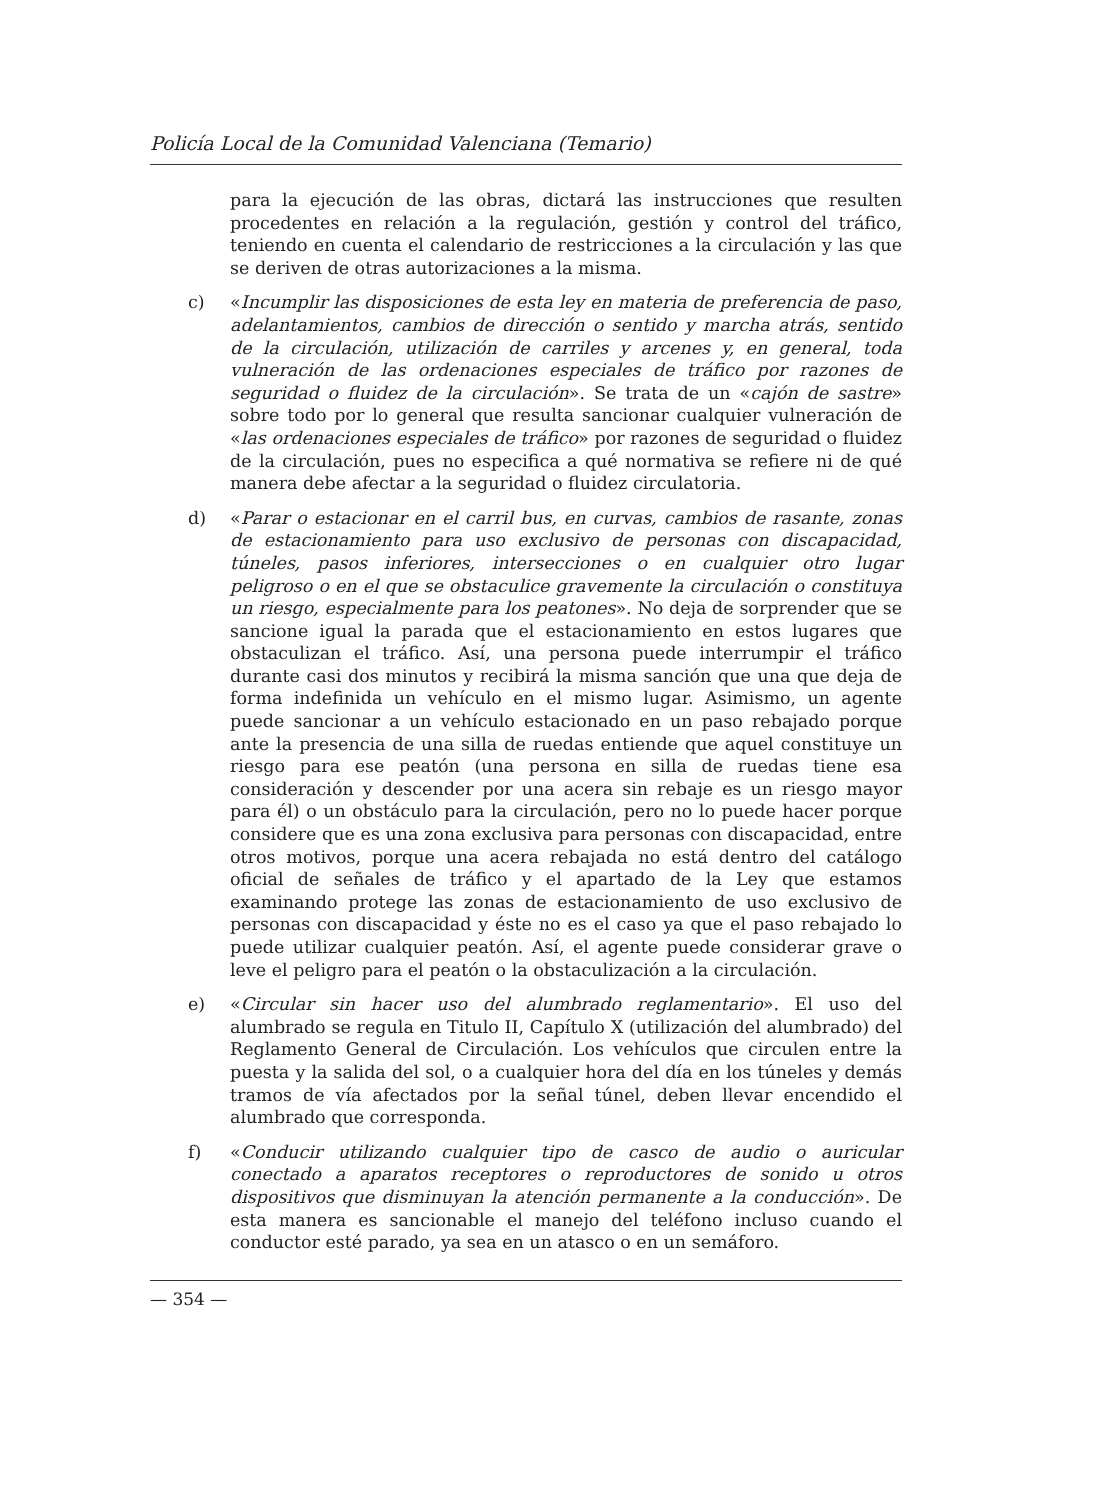Policía Local de la Comunidad Valenciana (Temario)
para la ejecución de las obras, dictará las instrucciones que resulten procedentes en relación a la regulación, gestión y control del tráfico, teniendo en cuenta el calendario de restricciones a la circulación y las que se deriven de otras autorizaciones a la misma.
c) «Incumplir las disposiciones de esta ley en materia de preferencia de paso, adelantamientos, cambios de dirección o sentido y marcha atrás, sentido de la circulación, utilización de carriles y arcenes y, en general, toda vulneración de las ordenaciones especiales de tráfico por razones de seguridad o fluidez de la circulación». Se trata de un «cajón de sastre» sobre todo por lo general que resulta sancionar cualquier vulneración de «las ordenaciones especiales de tráfico» por razones de seguridad o fluidez de la circulación, pues no especifica a qué normativa se refiere ni de qué manera debe afectar a la seguridad o fluidez circulatoria.
d) «Parar o estacionar en el carril bus, en curvas, cambios de rasante, zonas de estacionamiento para uso exclusivo de personas con discapacidad, túneles, pasos inferiores, intersecciones o en cualquier otro lugar peligroso o en el que se obstaculice gravemente la circulación o constituya un riesgo, especialmente para los peatones». No deja de sorprender que se sancione igual la parada que el estacionamiento en estos lugares que obstaculizan el tráfico. Así, una persona puede interrumpir el tráfico durante casi dos minutos y recibirá la misma sanción que una que deja de forma indefinida un vehículo en el mismo lugar. Asimismo, un agente puede sancionar a un vehículo estacionado en un paso rebajado porque ante la presencia de una silla de ruedas entiende que aquel constituye un riesgo para ese peatón (una persona en silla de ruedas tiene esa consideración y descender por una acera sin rebaje es un riesgo mayor para él) o un obstáculo para la circulación, pero no lo puede hacer porque considere que es una zona exclusiva para personas con discapacidad, entre otros motivos, porque una acera rebajada no está dentro del catálogo oficial de señales de tráfico y el apartado de la Ley que estamos examinando protege las zonas de estacionamiento de uso exclusivo de personas con discapacidad y éste no es el caso ya que el paso rebajado lo puede utilizar cualquier peatón. Así, el agente puede considerar grave o leve el peligro para el peatón o la obstaculización a la circulación.
e) «Circular sin hacer uso del alumbrado reglamentario». El uso del alumbrado se regula en Titulo II, Capítulo X (utilización del alumbrado) del Reglamento General de Circulación. Los vehículos que circulen entre la puesta y la salida del sol, o a cualquier hora del día en los túneles y demás tramos de vía afectados por la señal túnel, deben llevar encendido el alumbrado que corresponda.
f) «Conducir utilizando cualquier tipo de casco de audio o auricular conectado a aparatos receptores o reproductores de sonido u otros dispositivos que disminuyan la atención permanente a la conducción». De esta manera es sancionable el manejo del teléfono incluso cuando el conductor esté parado, ya sea en un atasco o en un semáforo.
— 354 —